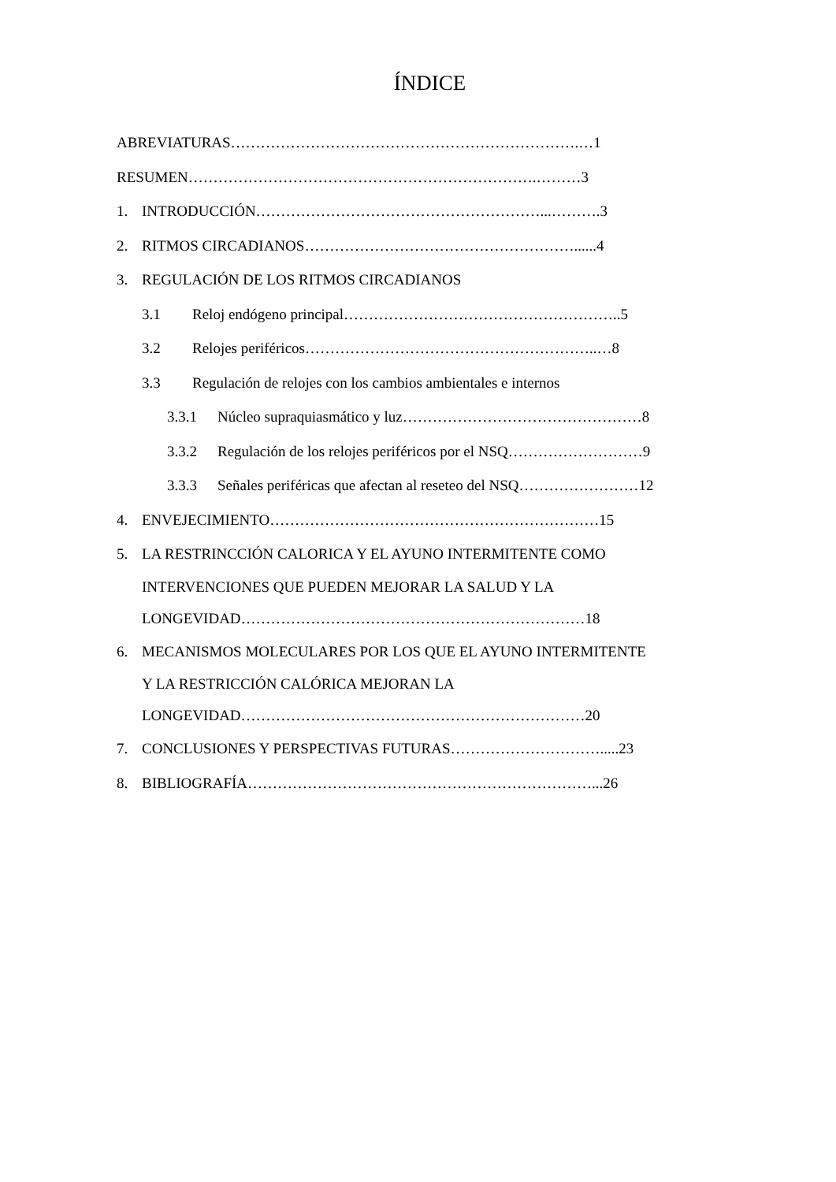ÍNDICE
ABREVIATURAS…………………………………………………………….…1
RESUMEN…………………………………………………………….………3
1. INTRODUCCIÓN…………………………………………………...……….3
2. RITMOS CIRCADIANOS………………………………………………......4
3. REGULACIÓN DE LOS RITMOS CIRCADIANOS
3.1 Reloj endógeno principal………………………………………………..5
3.2 Relojes periféricos…………………………………………………..…8
3.3 Regulación de relojes con los cambios ambientales e internos
3.3.1 Núcleo supraquiasmático y luz…………………………………………8
3.3.2 Regulación de los relojes periféricos por el NSQ………………………9
3.3.3 Señales periféricas que afectan al reseteo del NSQ……………………12
4. ENVEJECIMIENTO…………………………………………………………15
5. LA RESTRINCCIÓN CALORICA Y EL AYUNO INTERMITENTE COMO
INTERVENCIONES QUE PUEDEN MEJORAR LA SALUD Y LA
LONGEVIDAD……………………………………………………………18
6. MECANISMOS MOLECULARES POR LOS QUE EL AYUNO INTERMITENTE
Y LA RESTRICCIÓN CALÓRICA MEJORAN LA
LONGEVIDAD……………………………………………………………20
7. CONCLUSIONES Y PERSPECTIVAS FUTURAS………………………….....23
8. BIBLIOGRAFÍA……………………………………………………………...26